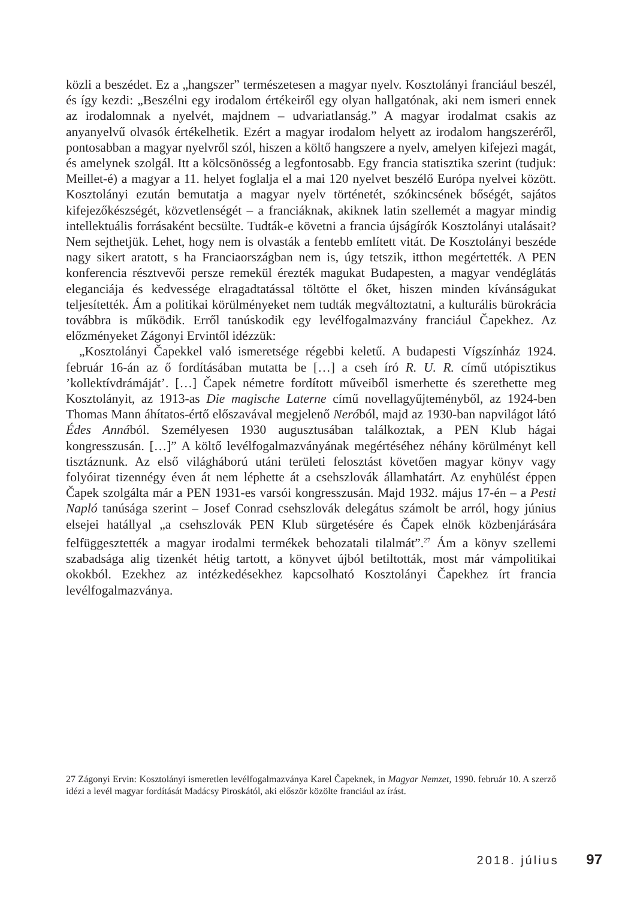közli a beszédet. Ez a „hangszer” természetesen a magyar nyelv. Kosztolányi franciául beszél, és így kezdi: „Beszélni egy irodalom értékeiről egy olyan hallgatónak, aki nem ismeri ennek az irodalomnak a nyelvét, majdnem – udvariatlanság.” A magyar irodalmat csakis az anyanyelvű olvasók értékelhetik. Ezért a magyar irodalom helyett az irodalom hangszeréről, pontosabban a magyar nyelvről szól, hiszen a költő hangszere a nyelv, amelyen kifejezi magát, és amelynek szolgál. Itt a kölcsönösség a legfontosabb. Egy francia statisztika szerint (tudjuk: Meillet-é) a magyar a 11. helyet foglalja el a mai 120 nyelvet beszélő Európa nyelvei között. Kosztolányi ezután bemutatja a magyar nyelv történetét, szókincsének bőségét, sajátos kifejezőkészségét, közvetlenségét – a franciáknak, akiknek latin szellemét a magyar mindig intellektuális forrásaként becsülte. Tudták-e követni a francia újságírók Kosztolányi utalásait? Nem sejthetjük. Lehet, hogy nem is olvasták a fentebb említett vitát. De Kosztolányi beszéde nagy sikert aratott, s ha Franciaországban nem is, úgy tetszik, itthon megértették. A PEN konferencia résztvevői persze remekül érezték magukat Budapesten, a magyar vendéglátás eleganciája és kedvessége elragadtatással töltötte el őket, hiszen minden kívánságukat teljesítették. Ám a politikai körülményeket nem tudták megváltoztatni, a kulturális bürokrácia továbbra is működik. Erről tanúskodik egy levélfogalmazvány franciául Čapekhez. Az előzményeket Zágonyi Ervintől idézzük:
„Kosztolányi Čapekkel való ismeretsége régebbi keletű. A budapesti Vígszínház 1924. február 16-án az ő fordításában mutatta be […] a cseh író R. U. R. című utópisztikus ’kollektívdrámáját’. […] Čapek németre fordított műveiből ismerhette és szerethette meg Kosztolányit, az 1913-as Die magische Laterne című novellagyűjteményből, az 1924-ben Thomas Mann áhítatos-értő előszavával megjelenő Neróból, majd az 1930-ban napvilágot látó Édes Annából. Személyesen 1930 augusztusában találkoztak, a PEN Klub hágai kongresszusán. […]” A költő levélfogalmazványának megértéséhez néhány körülményt kell tisztáznunk. Az első világháború utáni területi felosztást követően magyar könyv vagy folyóirat tizennégy éven át nem léphette át a csehszlovák államhatárt. Az enyhülést éppen Čapek szolgálta már a PEN 1931-es varsói kongresszusán. Majd 1932. május 17-én – a Pesti Napló tanúsága szerint – Josef Conrad csehszlovák delegátus számolt be arról, hogy június elsejei hatállyal „a csehszlovák PEN Klub sürgetésére és Čapek elnök közbenjárására felfüggesztették a magyar irodalmi termékek behozatali tilalmát”.<sup>27</sup> Ám a könyv szellemi szabadsága alig tizenkét hétig tartott, a könyvet újból betiltották, most már vámpolitikai okokból. Ezekhez az intézkedésekhez kapcsolható Kosztolányi Čapekhez írt francia levélfogalmazványa.
27 Zágonyi Ervin: Kosztolányi ismeretlen levélfogalmazványa Karel Čapeknek, in Magyar Nemzet, 1990. február 10. A szerző idézi a levél magyar fordítását Madácsy Piroskától, aki először közölte franciául az írást.
2018. július 97